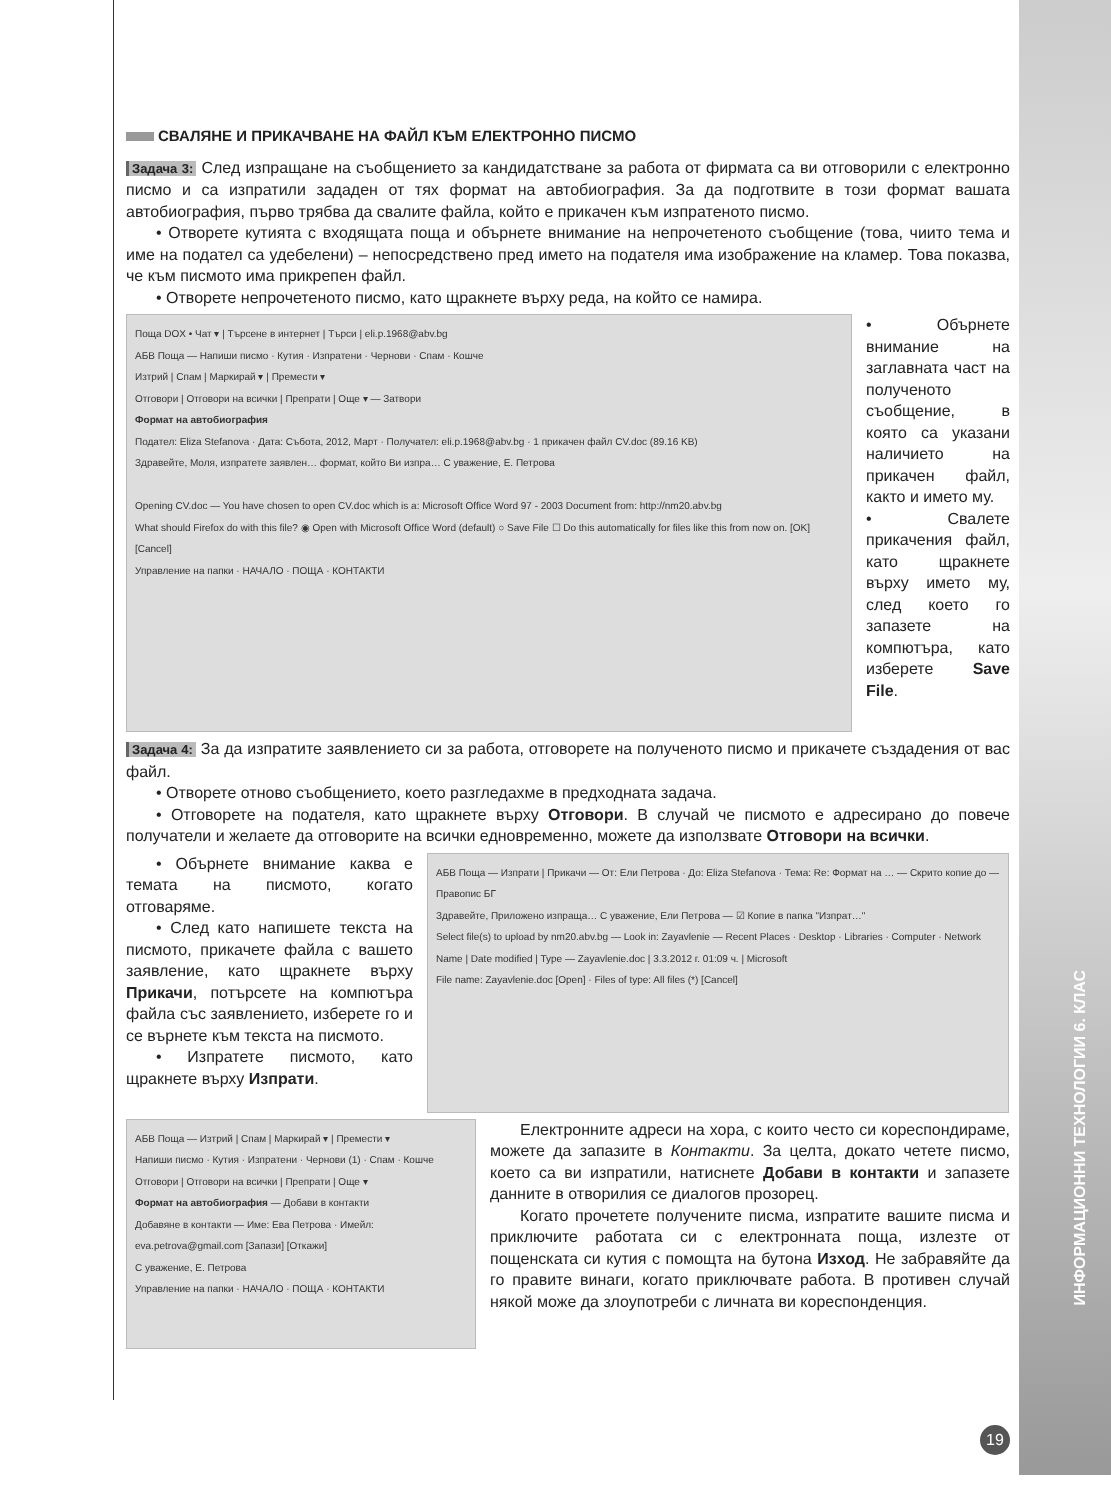ИНФОРМАЦИОННИ ТЕХНОЛОГИИ 6. КЛАС
СВАЛЯНЕ И ПРИКАЧВАНЕ НА ФАЙЛ КЪМ ЕЛЕКТРОННО ПИСМО
Задача 3: След изпращане на съобщението за кандидатстване за работа от фирмата са ви отговорили с електронно писмо и са изпратили зададен от тях формат на автобиография. За да подготвите в този формат вашата автобиография, първо трябва да свалите файла, който е прикачен към изпратеното писмо.
• Отворете кутията с входящата поща и обърнете внимание на непрочетеното съобщение (това, чиито тема и име на подател са удебелени) – непосредствено пред името на подателя има изображение на кламер. Това показва, че към писмото има прикрепен файл.
• Отворете непрочетеното писмо, като щракнете върху реда, на който се намира.
Поща DOX • Чат ▾ | Търсене в интернет | Търси | eli.p.1968@abv.bg
АБВ Поща — Напиши писмо · Кутия · Изпратени · Чернови · Спам · Кошче
Изтрий | Спам | Маркирай ▾ | Премести ▾
Отговори | Отговори на всички | Препрати | Още ▾ — Затвори
Формат на автобиография
Подател: Eliza Stefanova · Дата: Събота, 2012, Март · Получател: eli.p.1968@abv.bg · 1 прикачен файл CV.doc (89.16 KB)
Здравейте, Моля, изпратете заявлен… формат, който Ви изпра… С уважение, Е. Петрова
Opening CV.doc — You have chosen to open CV.doc which is a: Microsoft Office Word 97 - 2003 Document from: http://nm20.abv.bg
What should Firefox do with this file? ◉ Open with Microsoft Office Word (default) ○ Save File ☐ Do this automatically for files like this from now on. [OK] [Cancel]
Управление на папки · НАЧАЛО · ПОЩА · КОНТАКТИ
• Обърнете внимание на заглавната част на полученото съобщение, в която са указани наличието на прикачен файл, както и името му.
• Свалете прикачения файл, като щракнете върху името му, след което го запазете на компютъра, като изберете Save File.
Задача 4: За да изпратите заявлението си за работа, отговорете на полученото писмо и прикачете създадения от вас файл.
• Отворете отново съобщението, което разгледахме в предходната задача.
• Отговорете на подателя, като щракнете върху Отговори. В случай че писмото е адресирано до повече получатели и желаете да отговорите на всички едновременно, можете да използвате Отговори на всички.
• Обърнете внимание каква е темата на писмото, когато отговаряме.
• След като напишете текста на писмото, прикачете файла с вашето заявление, като щракнете върху Прикачи, потърсете на компютъра файла със заявлението, изберете го и се върнете към текста на писмото.
• Изпратете писмото, като щракнете върху Изпрати.
АБВ Поща — Изпрати | Прикачи — От: Ели Петрова · До: Eliza Stefanova · Тема: Re: Формат на … — Скрито копие до — Правопис БГ
Здравейте, Приложено изпраща… С уважение, Ели Петрова — ☑ Копие в папка "Изпрат…"
Select file(s) to upload by nm20.abv.bg — Look in: Zayavlenie — Recent Places · Desktop · Libraries · Computer · Network
Name | Date modified | Type — Zayavlenie.doc | 3.3.2012 г. 01:09 ч. | Microsoft
File name: Zayavlenie.doc [Open] · Files of type: All files (*) [Cancel]
АБВ Поща — Изтрий | Спам | Маркирай ▾ | Премести ▾
Напиши писмо · Кутия · Изпратени · Чернови (1) · Спам · Кошче
Отговори | Отговори на всички | Препрати | Още ▾
Формат на автобиография — Добави в контакти
Добавяне в контакти — Име: Ева Петрова · Имейл: eva.petrova@gmail.com [Запази] [Откажи]
С уважение, Е. Петрова
Управление на папки · НАЧАЛО · ПОЩА · КОНТАКТИ
Електронните адреси на хора, с които често си кореспондираме, можете да запазите в Контакти. За целта, докато четете писмо, което са ви изпратили, натиснете Добави в контакти и запазете данните в отворилия се диалогов прозорец.
Когато прочетете получените писма, изпратите вашите писма и приключите работата си с електронната поща, излезте от пощенската си кутия с помощта на бутона Изход. Не забравяйте да го правите винаги, когато приключвате работа. В противен случай някой може да злоупотреби с личната ви кореспонденция.
19